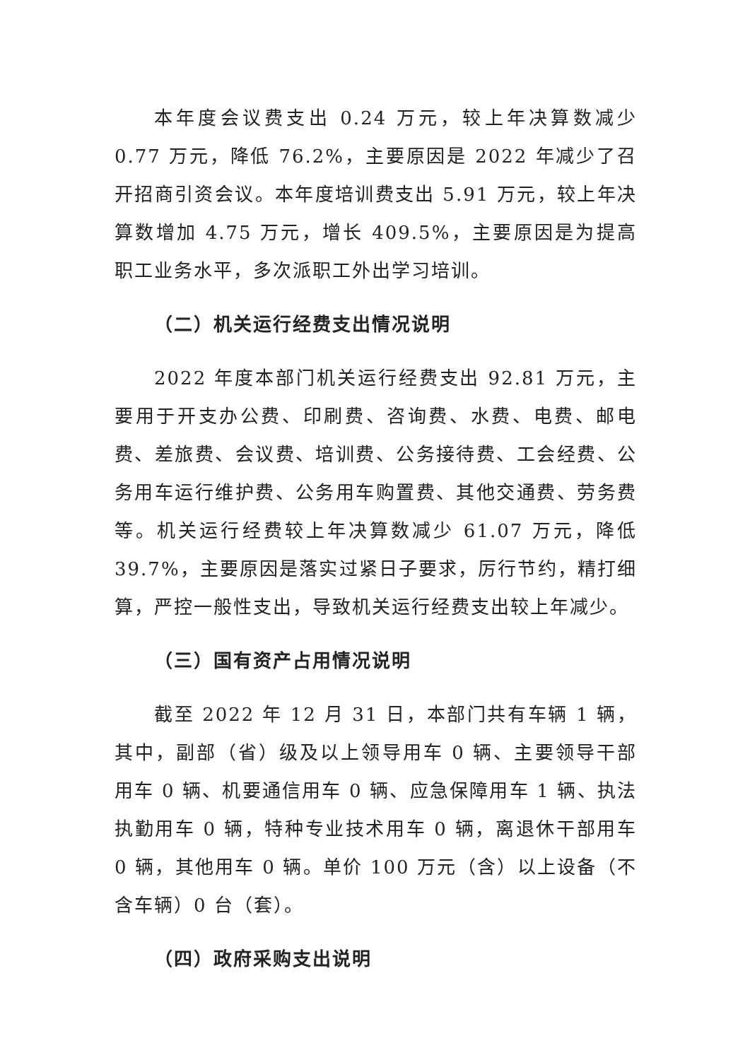本年度会议费支出 0.24 万元，较上年决算数减少 0.77 万元，降低 76.2%，主要原因是 2022 年减少了召开招商引资会议。本年度培训费支出 5.91 万元，较上年决算数增加 4.75 万元，增长 409.5%，主要原因是为提高职工业务水平，多次派职工外出学习培训。
（二）机关运行经费支出情况说明
2022 年度本部门机关运行经费支出 92.81 万元，主要用于开支办公费、印刷费、咨询费、水费、电费、邮电费、差旅费、会议费、培训费、公务接待费、工会经费、公务用车运行维护费、公务用车购置费、其他交通费、劳务费等。机关运行经费较上年决算数减少 61.07 万元，降低 39.7%，主要原因是落实过紧日子要求，厉行节约，精打细算，严控一般性支出，导致机关运行经费支出较上年减少。
（三）国有资产占用情况说明
截至 2022 年 12 月 31 日，本部门共有车辆 1 辆，其中，副部（省）级及以上领导用车 0 辆、主要领导干部用车 0 辆、机要通信用车 0 辆、应急保障用车 1 辆、执法执勤用车 0 辆，特种专业技术用车 0 辆，离退休干部用车 0 辆，其他用车 0 辆。单价 100 万元（含）以上设备（不含车辆）0 台（套）。
（四）政府采购支出说明